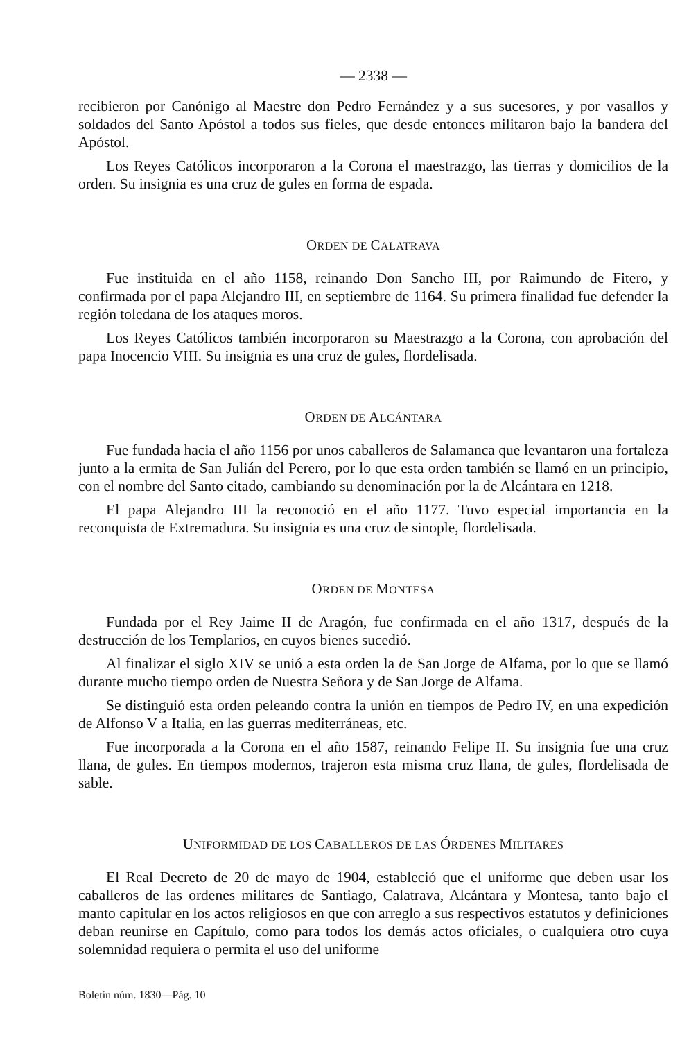— 2338 —
recibieron por Canónigo al Maestre don Pedro Fernández y a sus sucesores, y por vasallos y soldados del Santo Apóstol a todos sus fieles, que desde entonces militaron bajo la bandera del Apóstol.
Los Reyes Católicos incorporaron a la Corona el maestrazgo, las tierras y domicilios de la orden. Su insignia es una cruz de gules en forma de espada.
ORDEN DE CALATRAVA
Fue instituida en el año 1158, reinando Don Sancho III, por Raimundo de Fitero, y confirmada por el papa Alejandro III, en septiembre de 1164. Su primera finalidad fue defender la región toledana de los ataques moros.
Los Reyes Católicos también incorporaron su Maestrazgo a la Corona, con aprobación del papa Inocencio VIII. Su insignia es una cruz de gules, flordelisada.
ORDEN DE ALCÁNTARA
Fue fundada hacia el año 1156 por unos caballeros de Salamanca que levantaron una fortaleza junto a la ermita de San Julián del Perero, por lo que esta orden también se llamó en un principio, con el nombre del Santo citado, cambiando su denominación por la de Alcántara en 1218.
El papa Alejandro III la reconoció en el año 1177. Tuvo especial importancia en la reconquista de Extremadura. Su insignia es una cruz de sinople, flordelisada.
ORDEN DE MONTESA
Fundada por el Rey Jaime II de Aragón, fue confirmada en el año 1317, después de la destrucción de los Templarios, en cuyos bienes sucedió.
Al finalizar el siglo XIV se unió a esta orden la de San Jorge de Alfama, por lo que se llamó durante mucho tiempo orden de Nuestra Señora y de San Jorge de Alfama.
Se distinguió esta orden peleando contra la unión en tiempos de Pedro IV, en una expedición de Alfonso V a Italia, en las guerras mediterráneas, etc.
Fue incorporada a la Corona en el año 1587, reinando Felipe II. Su insignia fue una cruz llana, de gules. En tiempos modernos, trajeron esta misma cruz llana, de gules, flordelisada de sable.
UNIFORMIDAD DE LOS CABALLEROS DE LAS ÓRDENES MILITARES
El Real Decreto de 20 de mayo de 1904, estableció que el uniforme que deben usar los caballeros de las ordenes militares de Santiago, Calatrava, Alcántara y Montesa, tanto bajo el manto capitular en los actos religiosos en que con arreglo a sus respectivos estatutos y definiciones deban reunirse en Capítulo, como para todos los demás actos oficiales, o cualquiera otro cuya solemnidad requiera o permita el uso del uniforme
Boletín núm. 1830—Pág. 10